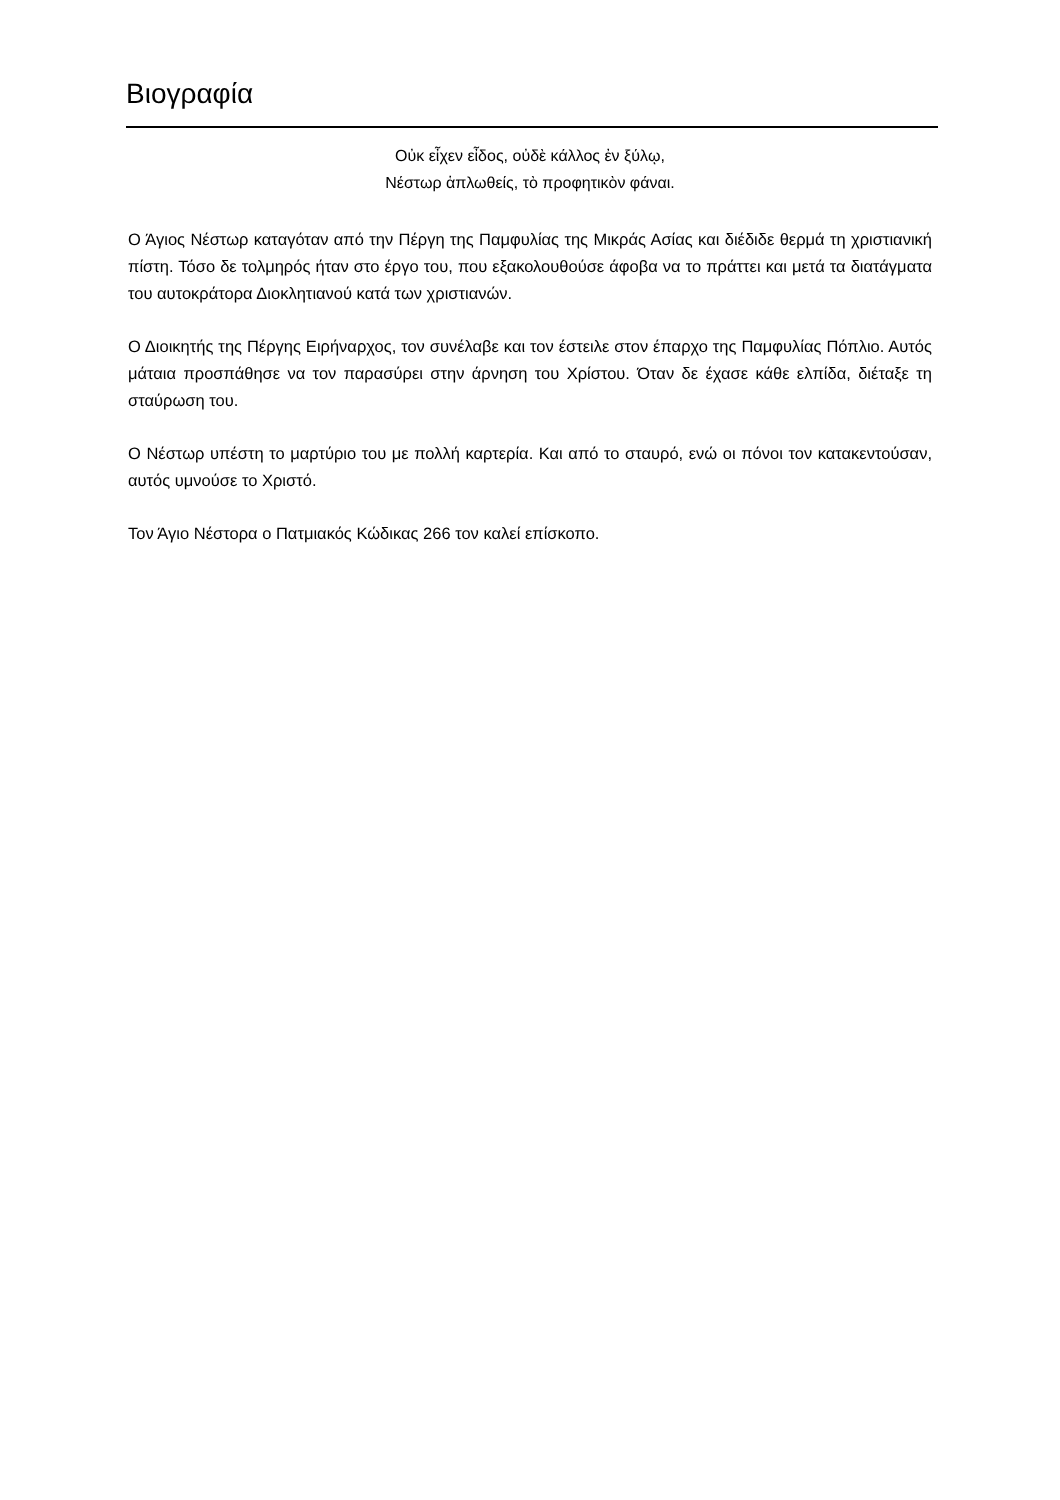Βιογραφία
Οὐκ εἶχεν εἶδος, οὐδὲ κάλλος ἐν ξύλῳ,
Νέστωρ ἁπλωθείς, τὸ προφητικὸν φάναι.
Ο Άγιος Νέστωρ καταγόταν από την Πέργη της Παμφυλίας της Μικράς Ασίας και διέδιδε θερμά τη χριστιανική πίστη. Τόσο δε τολμηρός ήταν στο έργο του, που εξακολουθούσε άφοβα να το πράττει και μετά τα διατάγματα του αυτοκράτορα Διοκλητιανού κατά των χριστιανών.
Ο Διοικητής της Πέργης Ειρήναρχος, τον συνέλαβε και τον έστειλε στον έπαρχο της Παμφυλίας Πόπλιο. Αυτός μάταια προσπάθησε να τον παρασύρει στην άρνηση του Χρίστου. Όταν δε έχασε κάθε ελπίδα, διέταξε τη σταύρωση του.
Ο Νέστωρ υπέστη το μαρτύριο του με πολλή καρτερία. Και από το σταυρό, ενώ οι πόνοι τον κατακεντούσαν, αυτός υμνούσε το Χριστό.
Τον Άγιο Νέστορα ο Πατμιακός Κώδικας 266 τον καλεί επίσκοπο.